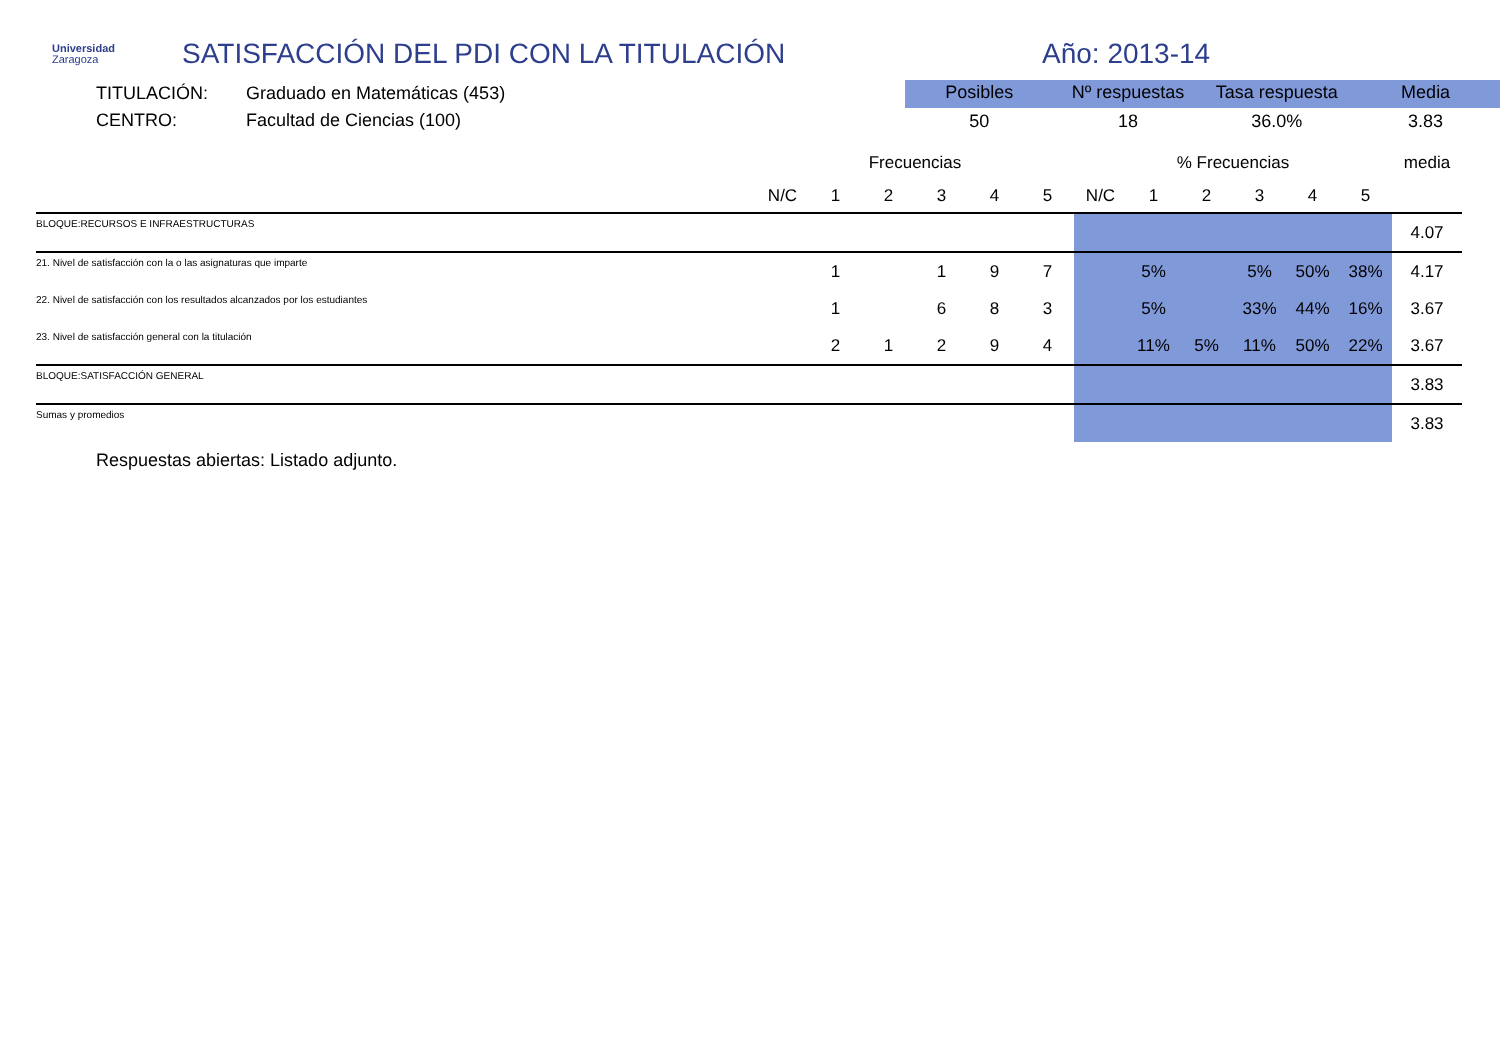Universidad
Zaragoza
SATISFACCIÓN DEL PDI CON LA TITULACIÓN Año: 2013-14
TITULACIÓN: Graduado en Matemáticas (453)
CENTRO: Facultad de Ciencias (100)
| Posibles | Nº respuestas | Tasa respuesta | Media |
| --- | --- | --- | --- |
| 50 | 18 | 36.0% | 3.83 |
| | Frecuencias | | | | | | % Frecuencias | | | | | | media |
| --- | --- | --- | --- | --- | --- | --- | --- | --- | --- | --- | --- | --- | --- |
| | N/C | 1 | 2 | 3 | 4 | 5 | N/C | 1 | 2 | 3 | 4 | 5 | |
| BLOQUE:RECURSOS E INFRAESTRUCTURAS | | | | | | | | | | | | | 4.07 |
| 21. Nivel de satisfacción con la o las asignaturas que imparte | | 1 | | 1 | 9 | 7 | | 5% | | 5% | 50% | 38% | 4.17 |
| 22. Nivel de satisfacción con los resultados alcanzados por los estudiantes | | 1 | | 6 | 8 | 3 | | 5% | | 33% | 44% | 16% | 3.67 |
| 23. Nivel de satisfacción general con la titulación | | 2 | 1 | 2 | 9 | 4 | | 11% | 5% | 11% | 50% | 22% | 3.67 |
| BLOQUE:SATISFACCIÓN GENERAL | | | | | | | | | | | | | 3.83 |
| Sumas y promedios | | | | | | | | | | | | | 3.83 |
Respuestas abiertas: Listado adjunto.